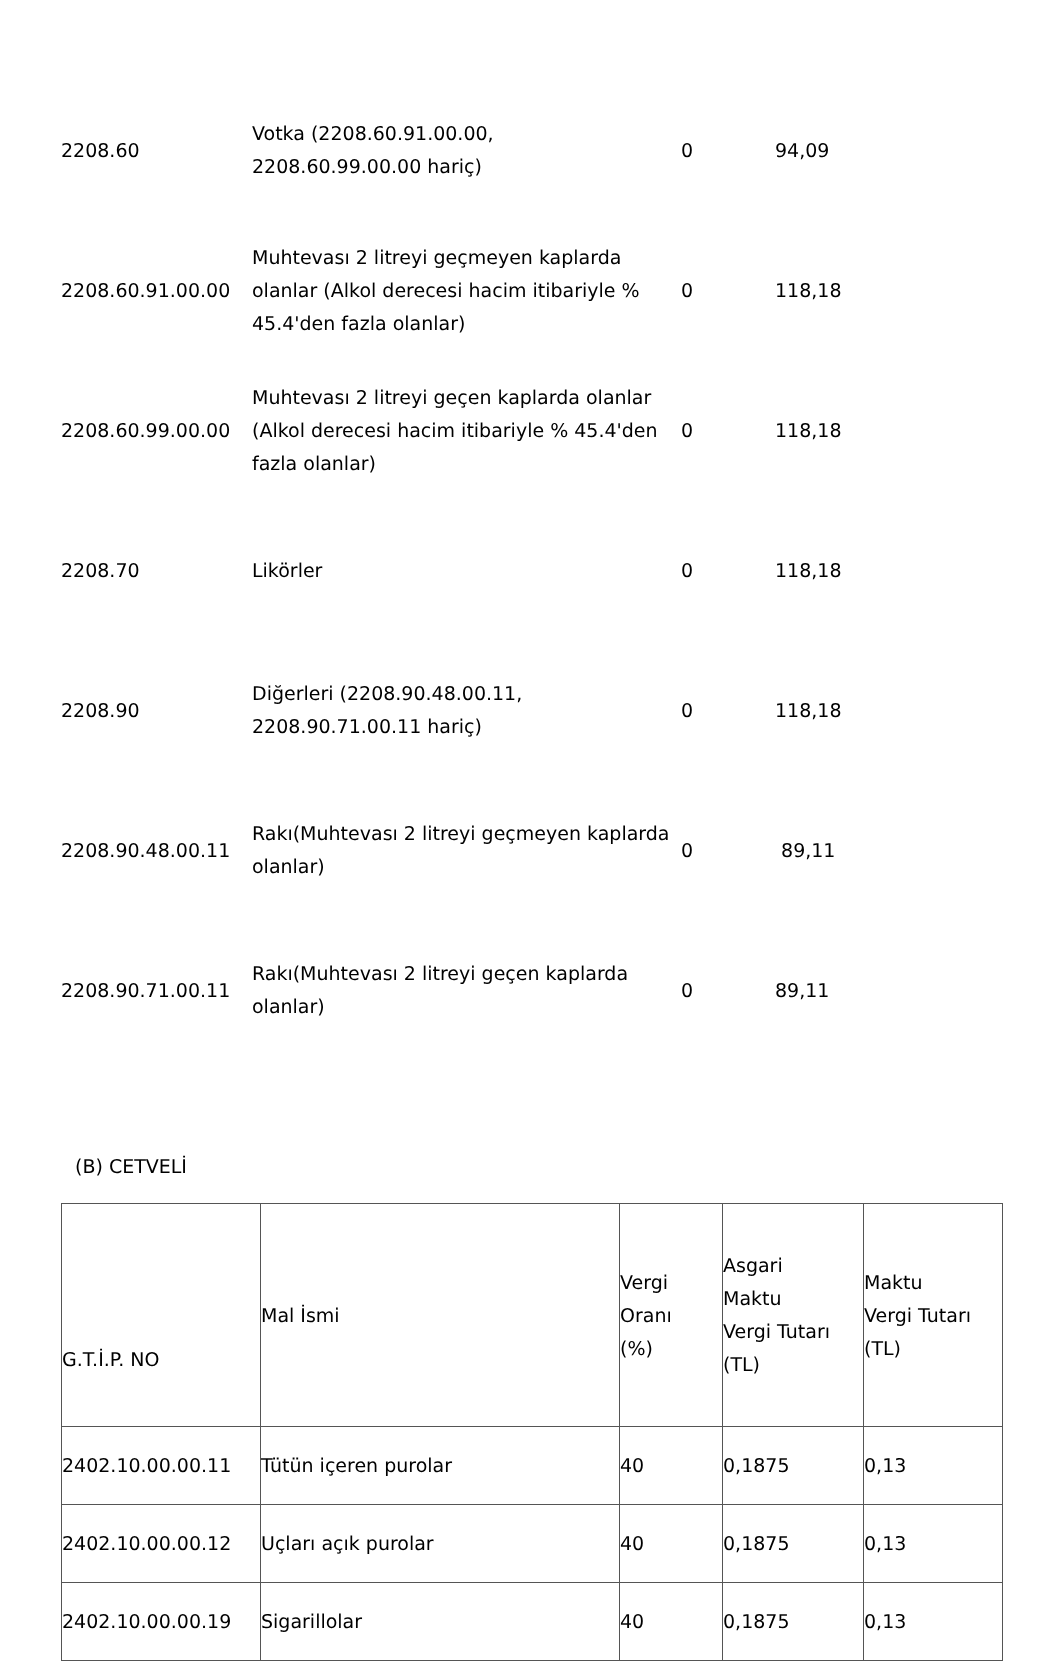| 2208.60 | Votka (2208.60.91.00.00, 2208.60.99.00.00 hariç) | 0 | 94,09 |
| 2208.60.91.00.00 | Muhtevası 2 litreyi geçmeyen kaplarda olanlar (Alkol derecesi hacim itibariyle % 45.4'den fazla olanlar) | 0 | 118,18 |
| 2208.60.99.00.00 | Muhtevası 2 litreyi geçen kaplarda olanlar (Alkol derecesi hacim itibariyle % 45.4'den fazla olanlar) | 0 | 118,18 |
| 2208.70 | Likörler | 0 | 118,18 |
| 2208.90 | Diğerleri (2208.90.48.00.11, 2208.90.71.00.11 hariç) | 0 | 118,18 |
| 2208.90.48.00.11 | Rakı(Muhtevası 2 litreyi geçmeyen kaplarda olanlar) | 0 | 89,11 |
| 2208.90.71.00.11 | Rakı(Muhtevası 2 litreyi geçen kaplarda olanlar) | 0 | 89,11 |
(B) CETVELİ
| G.T.İ.P. NO | Mal İsmi | Vergi Oranı (%) | Asgari Maktu Vergi Tutarı (TL) | Maktu Vergi Tutarı (TL) |
| --- | --- | --- | --- | --- |
| 2402.10.00.00.11 | Tütün içeren purolar | 40 | 0,1875 | 0,13 |
| 2402.10.00.00.12 | Uçları açık purolar | 40 | 0,1875 | 0,13 |
| 2402.10.00.00.19 | Sigarillolar | 40 | 0,1875 | 0,13 |